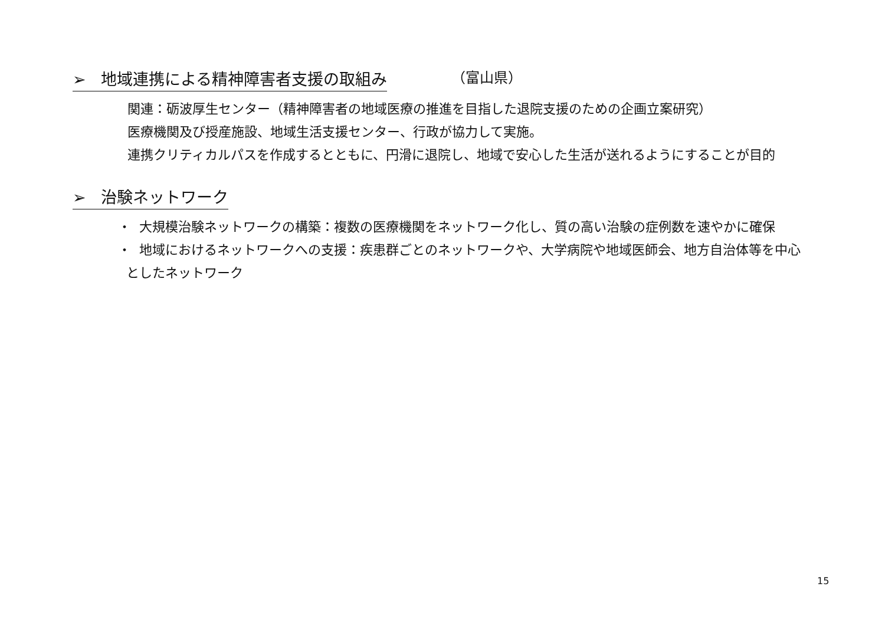➢ 地域連携による精神障害者支援の取組み
（富山県）
関連：砺波厚生センター（精神障害者の地域医療の推進を目指した退院支援のための企画立案研究）
医療機関及び授産施設、地域生活支援センター、行政が協力して実施。
連携クリティカルパスを作成するとともに、円滑に退院し、地域で安心した生活が送れるようにすることが目的
➢ 治験ネットワーク
・ 大規模治験ネットワークの構築：複数の医療機関をネットワーク化し、質の高い治験の症例数を速やかに確保
・ 地域におけるネットワークへの支援：疾患群ごとのネットワークや、大学病院や地域医師会、地方自治体等を中心
としたネットワーク
15